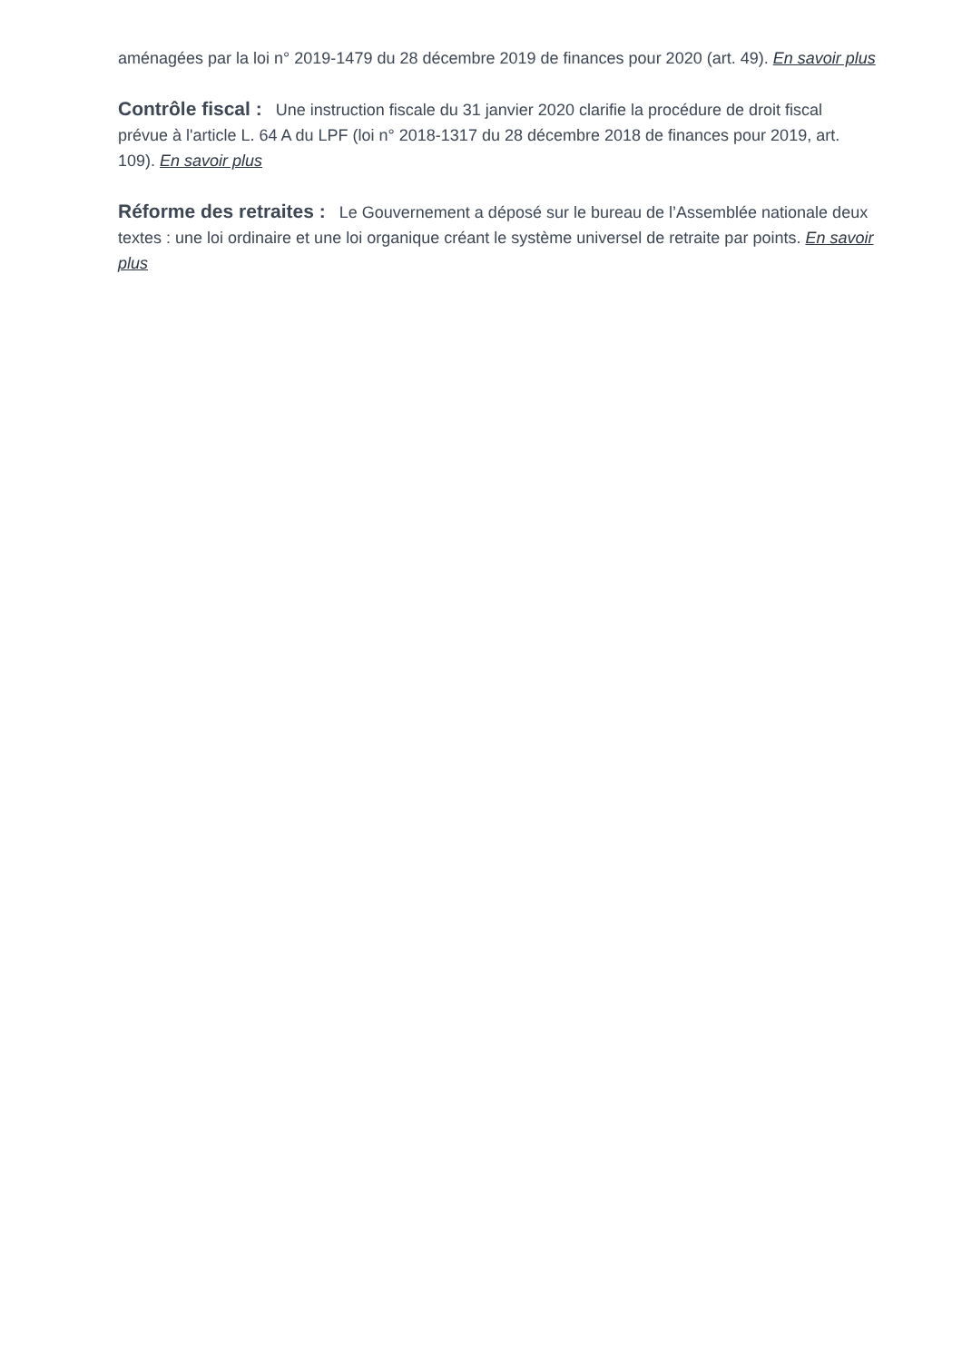aménagées par la loi n° 2019-1479 du 28 décembre 2019 de finances pour 2020 (art. 49). En savoir plus
Contrôle fiscal : Une instruction fiscale du 31 janvier 2020 clarifie la procédure de droit fiscal prévue à l'article L. 64 A du LPF (loi n° 2018-1317 du 28 décembre 2018 de finances pour 2019, art. 109). En savoir plus
Réforme des retraites : Le Gouvernement a déposé sur le bureau de l’Assemblée nationale deux textes : une loi ordinaire et une loi organique créant le système universel de retraite par points. En savoir plus